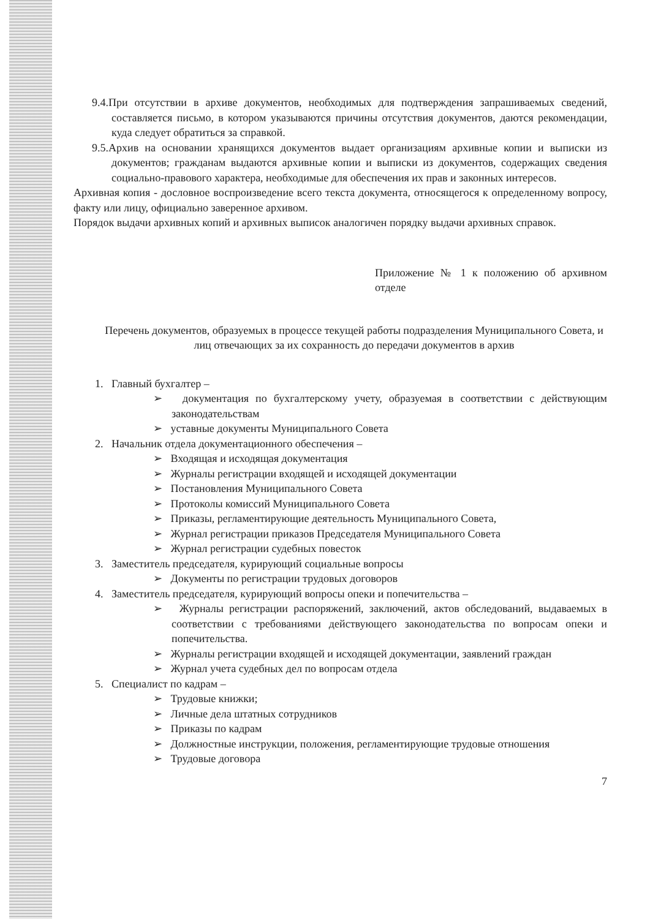9.4.При отсутствии в архиве документов, необходимых для подтверждения запрашиваемых сведений, составляется письмо, в котором указываются причины отсутствия документов, даются рекомендации, куда следует обратиться за справкой.
9.5.Архив на основании хранящихся документов выдает организациям архивные копии и выписки из документов; гражданам выдаются архивные копии и выписки из документов, содержащих сведения социально-правового характера, необходимые для обеспечения их прав и законных интересов.
Архивная копия - дословное воспроизведение всего текста документа, относящегося к определенному вопросу, факту или лицу, официально заверенное архивом.
Порядок выдачи архивных копий и архивных выписок аналогичен порядку выдачи архивных справок.
Приложение № 1 к положению об архивном отделе
Перечень документов, образуемых в процессе текущей работы подразделения Муниципального Совета, и лиц отвечающих за их сохранность до передачи документов в архив
1. Главный бухгалтер –
➢ документация по бухгалтерскому учету, образуемая в соответствии с действующим законодательствам
➢ уставные документы Муниципального Совета
2. Начальник отдела документационного обеспечения –
➢ Входящая и исходящая документация
➢ Журналы регистрации входящей и исходящей документации
➢ Постановления Муниципального Совета
➢ Протоколы комиссий Муниципального Совета
➢ Приказы, регламентирующие деятельность Муниципального Совета,
➢ Журнал регистрации приказов Председателя Муниципального Совета
➢ Журнал регистрации судебных повесток
3. Заместитель председателя, курирующий социальные вопросы
➢ Документы по регистрации трудовых договоров
4. Заместитель председателя, курирующий вопросы опеки и попечительства –
➢ Журналы регистрации распоряжений, заключений, актов обследований, выдаваемых в соответствии с требованиями действующего законодательства по вопросам опеки и попечительства.
➢ Журналы регистрации входящей и исходящей документации, заявлений граждан
➢ Журнал учета судебных дел по вопросам отдела
5. Специалист по кадрам –
➢ Трудовые книжки;
➢ Личные дела штатных сотрудников
➢ Приказы по кадрам
➢ Должностные инструкции, положения, регламентирующие трудовые отношения
➢ Трудовые договора
7